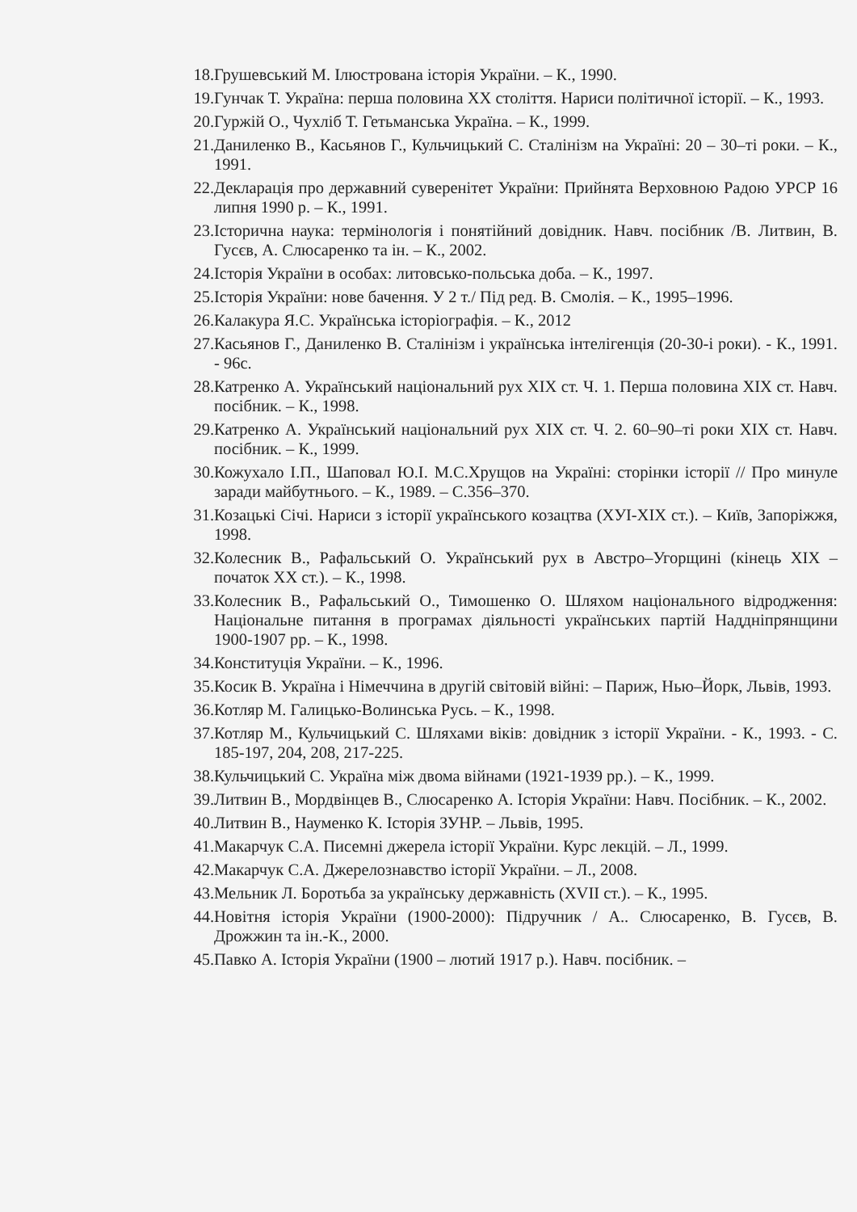18. Грушевський М. Ілюстрована історія України. – К., 1990.
19. Гунчак Т. Україна: перша половина XX століття. Нариси політичної історії. – К., 1993.
20. Гуржій О., Чухліб Т. Гетьманська Україна. – К., 1999.
21. Даниленко В., Касьянов Г., Кульчицький С. Сталінізм на Україні: 20 – 30–ті роки. – К., 1991.
22. Декларація про державний суверенітет України: Прийнята Верховною Радою УРСР 16 липня 1990 р. – К., 1991.
23. Історична наука: термінологія і понятійний довідник. Навч. посібник /В. Литвин, В. Гусєв, А. Слюсаренко та ін. – К., 2002.
24. Історія України в особах: литовсько-польська доба. – К., 1997.
25. Історія України: нове бачення. У 2 т./ Під ред. В. Смолія. – К., 1995–1996.
26. Калакура Я.С. Українська історіографія. – К., 2012
27. Касьянов Г., Даниленко В. Сталінізм і українська інтелігенція (20-30-і роки). - К., 1991. - 96с.
28. Катренко А. Український національний рух XIX ст. Ч. 1. Перша половина XIX ст. Навч. посібник. – К., 1998.
29. Катренко А. Український національний рух XIX ст. Ч. 2. 60–90–ті роки XIX ст. Навч. посібник. – К., 1999.
30. Кожухало І.П., Шаповал Ю.І. М.С.Хрущов на Україні: сторінки історії // Про минуле заради майбутнього. – К., 1989. – С.356–370.
31. Козацькі Січі. Нариси з історії українського козацтва (ХУІ-ХІХ ст.). – Київ, Запоріжжя, 1998.
32. Колесник В., Рафальський О. Український рух в Австро–Угорщині (кінець XIX – початок XX ст.). – К., 1998.
33. Колесник В., Рафальський О., Тимошенко О. Шляхом національного відродження: Національне питання в програмах діяльності українських партій Наддніпрянщини 1900-1907 рр. – К., 1998.
34. Конституція України. – К., 1996.
35. Косик В. Україна і Німеччина в другій світовій війні: – Париж, Нью–Йорк, Львів, 1993.
36. Котляр М. Галицько-Волинська Русь. – К., 1998.
37. Котляр М., Кульчицький С. Шляхами віків: довідник з історії України. - К., 1993. - С. 185-197, 204, 208, 217-225.
38. Кульчицький С. Україна між двома війнами (1921-1939 рр.). – К., 1999.
39. Литвин В., Мордвінцев В., Слюсаренко А. Історія України: Навч. Посібник. – К., 2002.
40. Литвин В., Науменко К. Історія ЗУНР. – Львів, 1995.
41. Макарчук С.А. Писемні джерела історії України. Курс лекцій. – Л., 1999.
42. Макарчук С.А. Джерелознавство історії України. – Л., 2008.
43. Мельник Л. Боротьба за українську державність (XVII ст.). – К., 1995.
44. Новітня історія України (1900-2000): Підручник / А.. Слюсаренко, В. Гусєв, В. Дрожжин та ін.-К., 2000.
45. Павко А. Історія України (1900 – лютий 1917 р.). Навч. посібник. –